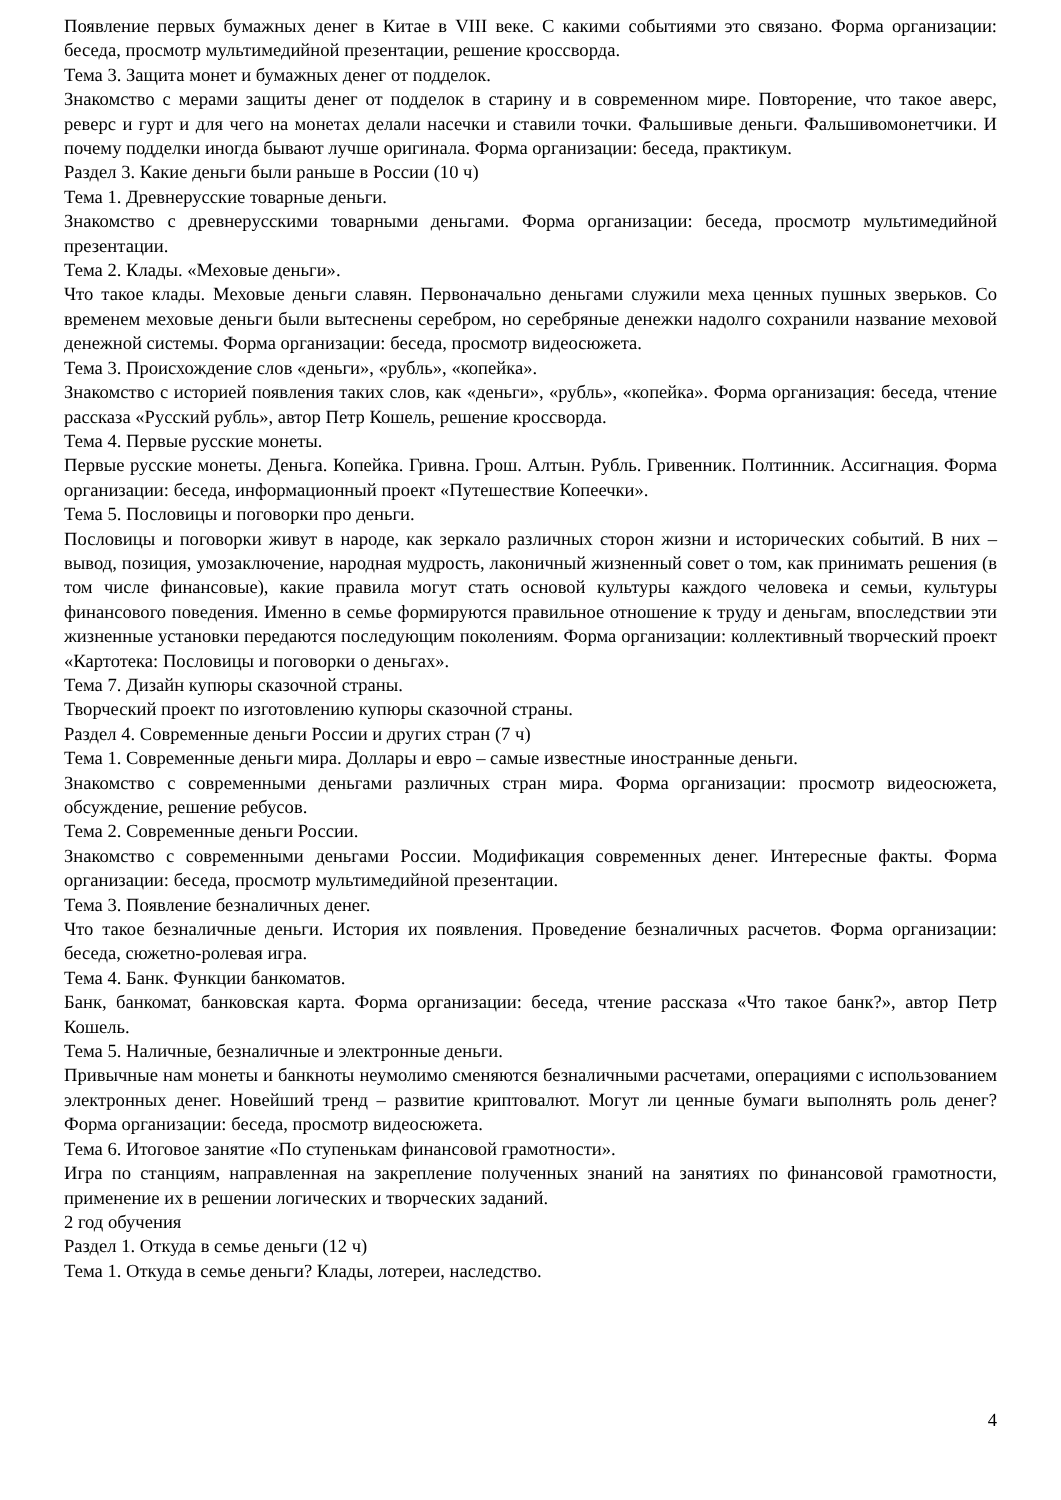Появление первых бумажных денег в Китае в VIII веке. С какими событиями это связано. Форма организации: беседа, просмотр мультимедийной презентации, решение кроссворда.
Тема 3. Защита монет и бумажных денег от подделок.
Знакомство с мерами защиты денег от подделок в старину и в современном мире. Повторение, что такое аверс, реверс и гурт и для чего на монетах делали насечки и ставили точки. Фальшивые деньги. Фальшивомонетчики. И почему подделки иногда бывают лучше оригинала. Форма организации: беседа, практикум.
Раздел 3. Какие деньги были раньше в России (10 ч)
Тема 1. Древнерусские товарные деньги.
Знакомство с древнерусскими товарными деньгами. Форма организации: беседа, просмотр мультимедийной презентации.
Тема 2. Клады. «Меховые деньги».
Что такое клады. Меховые деньги славян. Первоначально деньгами служили меха ценных пушных зверьков. Со временем меховые деньги были вытеснены серебром, но серебряные денежки надолго сохранили название меховой денежной системы. Форма организации: беседа, просмотр видеосюжета.
Тема 3. Происхождение слов «деньги», «рубль», «копейка».
Знакомство с историей появления таких слов, как «деньги», «рубль», «копейка». Форма организация: беседа, чтение рассказа «Русский рубль», автор Петр Кошель, решение кроссворда.
Тема 4. Первые русские монеты.
Первые русские монеты. Деньга. Копейка. Гривна. Грош. Алтын. Рубль. Гривенник. Полтинник. Ассигнация. Форма организации: беседа, информационный проект «Путешествие Копеечки».
Тема 5. Пословицы и поговорки про деньги.
Пословицы и поговорки живут в народе, как зеркало различных сторон жизни и исторических событий. В них – вывод, позиция, умозаключение, народная мудрость, лаконичный жизненный совет о том, как принимать решения (в том числе финансовые), какие правила могут стать основой культуры каждого человека и семьи, культуры финансового поведения. Именно в семье формируются правильное отношение к труду и деньгам, впоследствии эти жизненные установки передаются последующим поколениям. Форма организации: коллективный творческий проект «Картотека: Пословицы и поговорки о деньгах».
Тема 7. Дизайн купюры сказочной страны.
Творческий проект по изготовлению купюры сказочной страны.
Раздел 4. Современные деньги России и других стран (7 ч)
Тема 1. Современные деньги мира. Доллары и евро – самые известные иностранные деньги.
Знакомство с современными деньгами различных стран мира. Форма организации: просмотр видеосюжета, обсуждение, решение ребусов.
Тема 2. Современные деньги России.
Знакомство с современными деньгами России. Модификация современных денег. Интересные факты. Форма организации: беседа, просмотр мультимедийной презентации.
Тема 3. Появление безналичных денег.
Что такое безналичные деньги. История их появления. Проведение безналичных расчетов. Форма организации: беседа, сюжетно-ролевая игра.
Тема 4. Банк. Функции банкоматов.
Банк, банкомат, банковская карта. Форма организации: беседа, чтение рассказа «Что такое банк?», автор Петр Кошель.
Тема 5. Наличные, безналичные и электронные деньги.
Привычные нам монеты и банкноты неумолимо сменяются безналичными расчетами, операциями с использованием электронных денег. Новейший тренд – развитие криптовалют. Могут ли ценные бумаги выполнять роль денег? Форма организации: беседа, просмотр видеосюжета.
Тема 6. Итоговое занятие «По ступенькам финансовой грамотности».
Игра по станциям, направленная на закрепление полученных знаний на занятиях по финансовой грамотности, применение их в решении логических и творческих заданий.
2 год обучения
Раздел 1. Откуда в семье деньги (12 ч)
Тема 1. Откуда в семье деньги? Клады, лотереи, наследство.
4